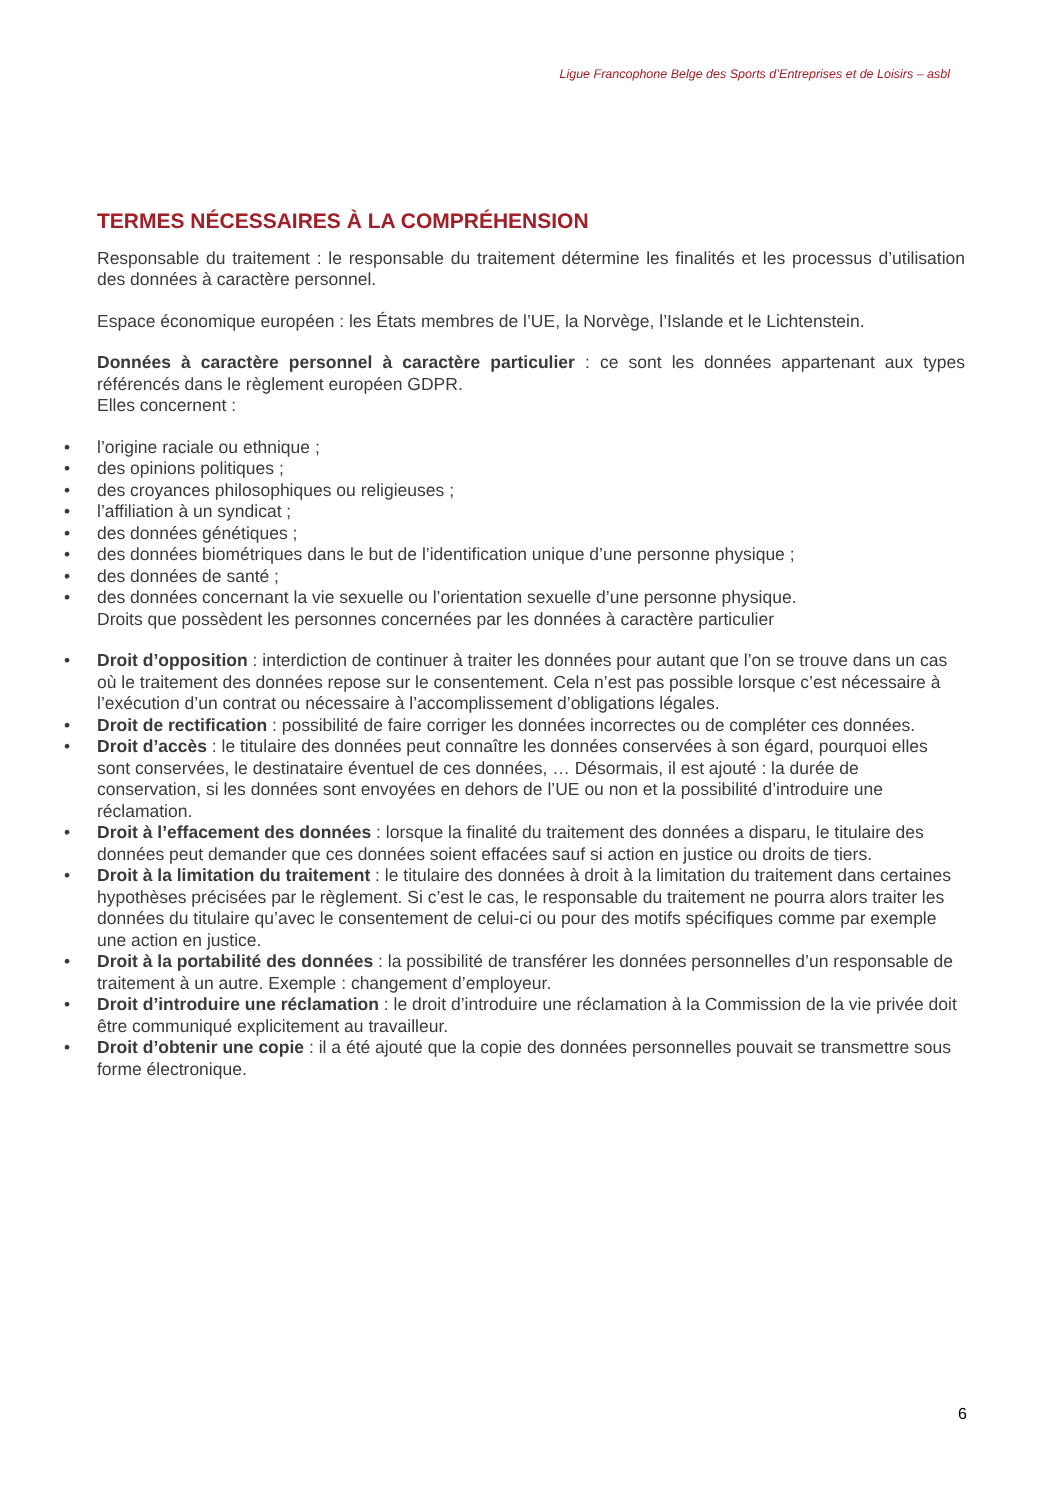Ligue Francophone Belge des Sports d’Entreprises et de Loisirs – asbl
TERMES NÉCESSAIRES À LA COMPRÉHENSION
Responsable du traitement : le responsable du traitement détermine les finalités et les processus d’utilisation des données à caractère personnel.
Espace économique européen : les États membres de l’UE, la Norvège, l’Islande et le Lichtenstein.
Données à caractère personnel à caractère particulier : ce sont les données appartenant aux types référencés dans le règlement européen GDPR.
Elles concernent :
• l’origine raciale ou ethnique ;
• des opinions politiques ;
• des croyances philosophiques ou religieuses ;
• l’affiliation à un syndicat ;
• des données génétiques ;
• des données biométriques dans le but de l’identification unique d’une personne physique ;
• des données de santé ;
• des données concernant la vie sexuelle ou l’orientation sexuelle d’une personne physique.
Droits que possèdent les personnes concernées par les données à caractère particulier
• Droit d’opposition : interdiction de continuer à traiter les données pour autant que l’on se trouve dans un cas où le traitement des données repose sur le consentement. Cela n’est pas possible lorsque c’est nécessaire à l’exécution d’un contrat ou nécessaire à l’accomplissement d’obligations légales.
• Droit de rectification : possibilité de faire corriger les données incorrectes ou de compléter ces données.
• Droit d’accès : le titulaire des données peut connaître les données conservées à son égard, pourquoi elles sont conservées, le destinataire éventuel de ces données, … Désormais, il est ajouté : la durée de conservation, si les données sont envoyées en dehors de l’UE ou non et la possibilité d’introduire une réclamation.
• Droit à l’effacement des données : lorsque la finalité du traitement des données a disparu, le titulaire des données peut demander que ces données soient effacées sauf si action en justice ou droits de tiers.
• Droit à la limitation du traitement : le titulaire des données à droit à la limitation du traitement dans certaines hypothèses précisées par le règlement. Si c’est le cas, le responsable du traitement ne pourra alors traiter les données du titulaire qu’avec le consentement de celui-ci ou pour des motifs spécifiques comme par exemple une action en justice.
• Droit à la portabilité des données : la possibilité de transférer les données personnelles d’un responsable de traitement à un autre. Exemple : changement d’employeur.
• Droit d’introduire une réclamation : le droit d’introduire une réclamation à la Commission de la vie privée doit être communiqué explicitement au travailleur.
• Droit d’obtenir une copie : il a été ajouté que la copie des données personnelles pouvait se transmettre sous forme électronique.
6